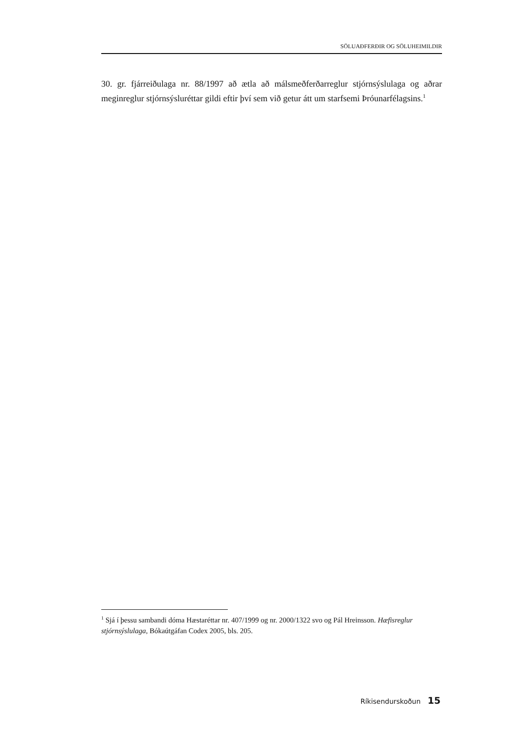SÖLUAÐFERÐIR OG SÖLUHEIMILDIR
30. gr. fjárreiðulaga nr. 88/1997 að ætla að málsmeðferðarreglur stjórnsýslulaga og aðrar meginreglur stjórnsýsluréttar gildi eftir því sem við getur átt um starfsemi Þróunarfélagsins.<sup>1</sup>
<sup>1</sup> Sjá í þessu sambandi dóma Hæstaréttar nr. 407/1999 og nr. 2000/1322 svo og Pál Hreinsson. Hæfisreglur stjórnsýslulaga, Bókaútgáfan Codex 2005, bls. 205.
Ríkisendurskoðun 15